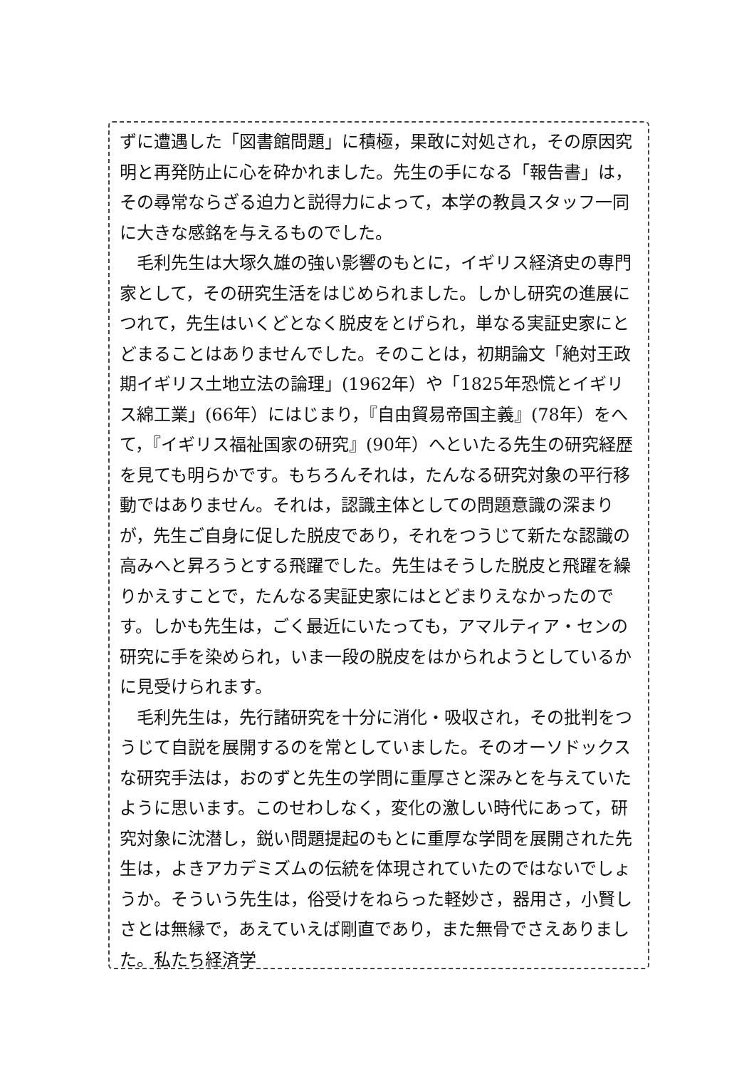ずに遭遇した「図書館問題」に積極，果敢に対処され，その原因究明と再発防止に心を砕かれました。先生の手になる「報告書」は，その尋常ならざる迫力と説得力によって，本学の教員スタッフ一同に大きな感銘を与えるものでした。
毛利先生は大塚久雄の強い影響のもとに，イギリス経済史の専門家として，その研究生活をはじめられました。しかし研究の進展につれて，先生はいくどとなく脱皮をとげられ，単なる実証史家にとどまることはありませんでした。そのことは，初期論文「絶対王政期イギリス土地立法の論理」(1962年）や「1825年恐慌とイギリス綿工業」(66年）にはじまり，『自由貿易帝国主義』(78年）をへて，『イギリス福祉国家の研究』(90年）へといたる先生の研究経歴を見ても明らかです。もちろんそれは，たんなる研究対象の平行移動ではありません。それは，認識主体としての問題意識の深まりが，先生ご自身に促した脱皮であり，それをつうじて新たな認識の高みへと昇ろうとする飛躍でした。先生はそうした脱皮と飛躍を繰りかえすことで，たんなる実証史家にはとどまりえなかったのです。しかも先生は，ごく最近にいたっても，アマルティア・センの研究に手を染められ，いま一段の脱皮をはかられようとしているかに見受けられます。
毛利先生は，先行諸研究を十分に消化・吸収され，その批判をつうじて自説を展開するのを常としていました。そのオーソドックスな研究手法は，おのずと先生の学問に重厚さと深みとを与えていたように思います。このせわしなく，変化の激しい時代にあって，研究対象に沈潜し，鋭い問題提起のもとに重厚な学問を展開された先生は，よきアカデミズムの伝統を体現されていたのではないでしょうか。そういう先生は，俗受けをねらった軽妙さ，器用さ，小賢しさとは無縁で，あえていえば剛直であり，また無骨でさえありました。私たち経済学